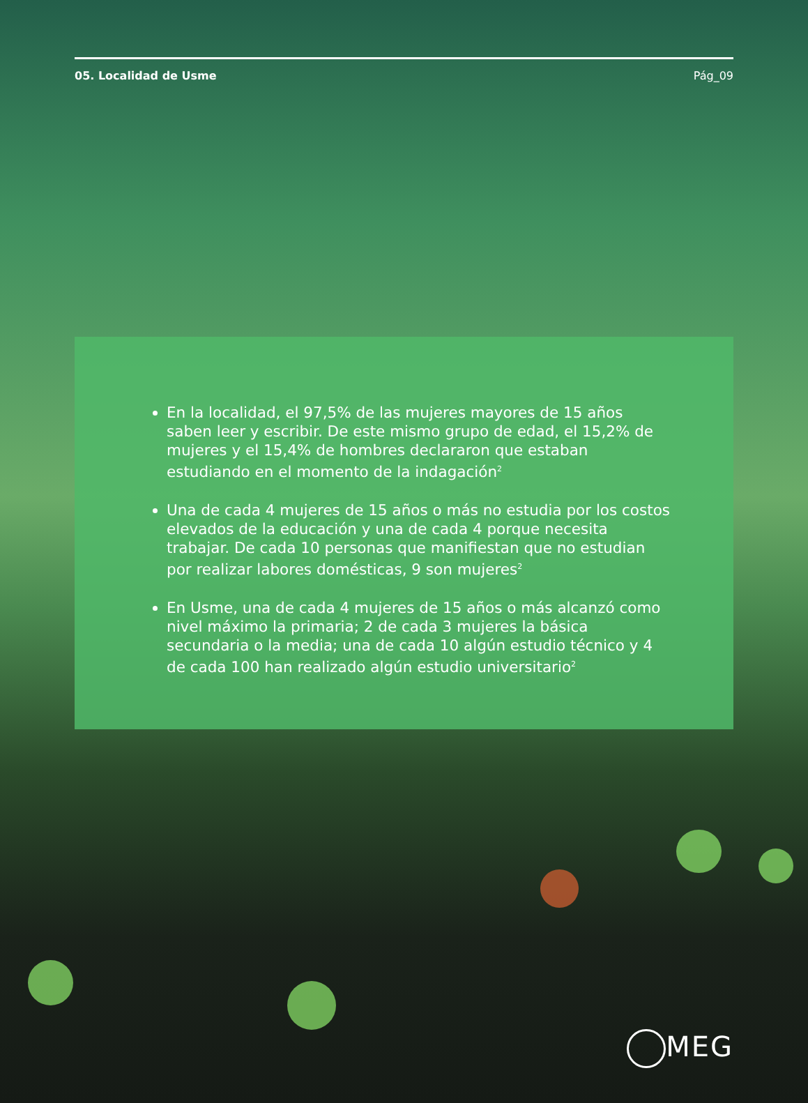05. Localidad de Usme Pág_09
En la localidad, el 97,5% de las mujeres mayores de 15 años saben leer y escribir. De este mismo grupo de edad, el 15,2% de mujeres y el 15,4% de hombres declararon que estaban estudiando en el momento de la indagación<sup>2</sup>
Una de cada 4 mujeres de 15 años o más no estudia por los costos elevados de la educación y una de cada 4 porque necesita trabajar. De cada 10 personas que manifiestan que no estudian por realizar labores domésticas, 9 son mujeres<sup>2</sup>
En Usme, una de cada 4 mujeres de 15 años o más alcanzó como nivel máximo la primaria; 2 de cada 3 mujeres la básica secundaria o la media; una de cada 10 algún estudio técnico y 4 de cada 100 han realizado algún estudio universitario<sup>2</sup>
MEG